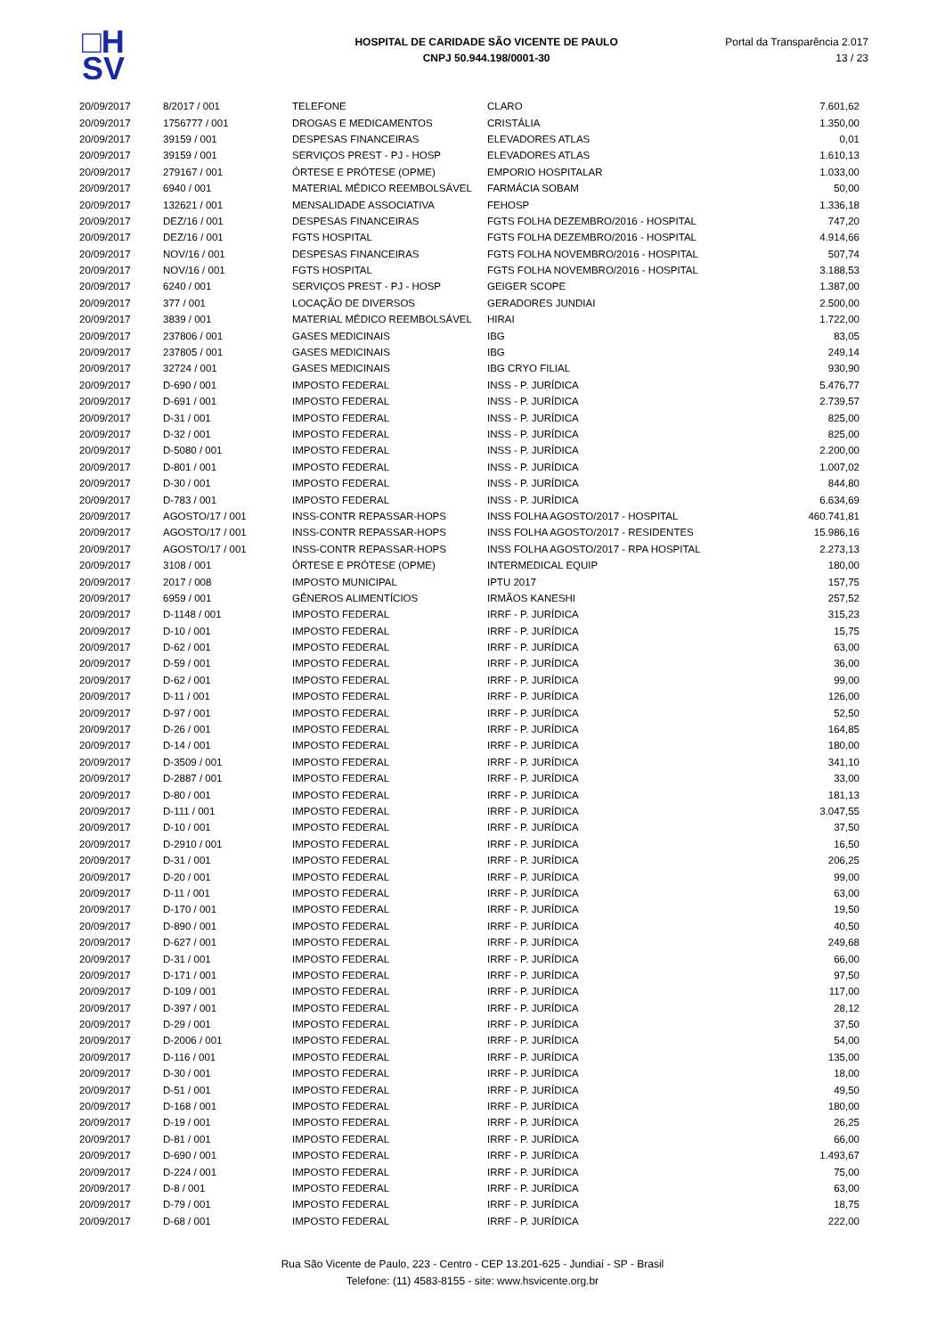□H
SV
HOSPITAL DE CARIDADE SÃO VICENTE DE PAULO
CNPJ 50.944.198/0001-30
Portal da Transparência 2.017
13 / 23
| 20/09/2017 | 8/2017 / 001 | TELEFONE | CLARO | 7.601,62 |
| 20/09/2017 | 1756777 / 001 | DROGAS E MEDICAMENTOS | CRISTÁLIA | 1.350,00 |
| 20/09/2017 | 39159 / 001 | DESPESAS FINANCEIRAS | ELEVADORES ATLAS | 0,01 |
| 20/09/2017 | 39159 / 001 | SERVIÇOS PREST - PJ - HOSP | ELEVADORES ATLAS | 1.610,13 |
| 20/09/2017 | 279167 / 001 | ÓRTESE E PRÓTESE (OPME) | EMPORIO HOSPITALAR | 1.033,00 |
| 20/09/2017 | 6940 / 001 | MATERIAL MÉDICO REEMBOLSÁVEL | FARMÁCIA SOBAM | 50,00 |
| 20/09/2017 | 132621 / 001 | MENSALIDADE ASSOCIATIVA | FEHOSP | 1.336,18 |
| 20/09/2017 | DEZ/16 / 001 | DESPESAS FINANCEIRAS | FGTS FOLHA DEZEMBRO/2016 - HOSPITAL | 747,20 |
| 20/09/2017 | DEZ/16 / 001 | FGTS HOSPITAL | FGTS FOLHA DEZEMBRO/2016 - HOSPITAL | 4.914,66 |
| 20/09/2017 | NOV/16 / 001 | DESPESAS FINANCEIRAS | FGTS FOLHA NOVEMBRO/2016 - HOSPITAL | 507,74 |
| 20/09/2017 | NOV/16 / 001 | FGTS HOSPITAL | FGTS FOLHA NOVEMBRO/2016 - HOSPITAL | 3.188,53 |
| 20/09/2017 | 6240 / 001 | SERVIÇOS PREST - PJ - HOSP | GEIGER SCOPE | 1.387,00 |
| 20/09/2017 | 377 / 001 | LOCAÇÃO DE DIVERSOS | GERADORES JUNDIAI | 2.500,00 |
| 20/09/2017 | 3839 / 001 | MATERIAL MÉDICO REEMBOLSÁVEL | HIRAI | 1.722,00 |
| 20/09/2017 | 237806 / 001 | GASES MEDICINAIS | IBG | 83,05 |
| 20/09/2017 | 237805 / 001 | GASES MEDICINAIS | IBG | 249,14 |
| 20/09/2017 | 32724 / 001 | GASES MEDICINAIS | IBG CRYO FILIAL | 930,90 |
| 20/09/2017 | D-690 / 001 | IMPOSTO FEDERAL | INSS - P. JURÍDICA | 5.476,77 |
| 20/09/2017 | D-691 / 001 | IMPOSTO FEDERAL | INSS - P. JURÍDICA | 2.739,57 |
| 20/09/2017 | D-31 / 001 | IMPOSTO FEDERAL | INSS - P. JURÍDICA | 825,00 |
| 20/09/2017 | D-32 / 001 | IMPOSTO FEDERAL | INSS - P. JURÍDICA | 825,00 |
| 20/09/2017 | D-5080 / 001 | IMPOSTO FEDERAL | INSS - P. JURÍDICA | 2.200,00 |
| 20/09/2017 | D-801 / 001 | IMPOSTO FEDERAL | INSS - P. JURÍDICA | 1.007,02 |
| 20/09/2017 | D-30 / 001 | IMPOSTO FEDERAL | INSS - P. JURÍDICA | 844,80 |
| 20/09/2017 | D-783 / 001 | IMPOSTO FEDERAL | INSS - P. JURÍDICA | 6.634,69 |
| 20/09/2017 | AGOSTO/17 / 001 | INSS-CONTR REPASSAR-HOPS | INSS FOLHA AGOSTO/2017 - HOSPITAL | 460.741,81 |
| 20/09/2017 | AGOSTO/17 / 001 | INSS-CONTR REPASSAR-HOPS | INSS FOLHA AGOSTO/2017 - RESIDENTES | 15.986,16 |
| 20/09/2017 | AGOSTO/17 / 001 | INSS-CONTR REPASSAR-HOPS | INSS FOLHA AGOSTO/2017 - RPA HOSPITAL | 2.273,13 |
| 20/09/2017 | 3108 / 001 | ÓRTESE E PRÓTESE (OPME) | INTERMEDICAL EQUIP | 180,00 |
| 20/09/2017 | 2017 / 008 | IMPOSTO MUNICIPAL | IPTU 2017 | 157,75 |
| 20/09/2017 | 6959 / 001 | GÊNEROS ALIMENTÍCIOS | IRMÃOS KANESHI | 257,52 |
| 20/09/2017 | D-1148 / 001 | IMPOSTO FEDERAL | IRRF - P. JURÍDICA | 315,23 |
| 20/09/2017 | D-10 / 001 | IMPOSTO FEDERAL | IRRF - P. JURÍDICA | 15,75 |
| 20/09/2017 | D-62 / 001 | IMPOSTO FEDERAL | IRRF - P. JURÍDICA | 63,00 |
| 20/09/2017 | D-59 / 001 | IMPOSTO FEDERAL | IRRF - P. JURÍDICA | 36,00 |
| 20/09/2017 | D-62 / 001 | IMPOSTO FEDERAL | IRRF - P. JURÍDICA | 99,00 |
| 20/09/2017 | D-11 / 001 | IMPOSTO FEDERAL | IRRF - P. JURÍDICA | 126,00 |
| 20/09/2017 | D-97 / 001 | IMPOSTO FEDERAL | IRRF - P. JURÍDICA | 52,50 |
| 20/09/2017 | D-26 / 001 | IMPOSTO FEDERAL | IRRF - P. JURÍDICA | 164,85 |
| 20/09/2017 | D-14 / 001 | IMPOSTO FEDERAL | IRRF - P. JURÍDICA | 180,00 |
| 20/09/2017 | D-3509 / 001 | IMPOSTO FEDERAL | IRRF - P. JURÍDICA | 341,10 |
| 20/09/2017 | D-2887 / 001 | IMPOSTO FEDERAL | IRRF - P. JURÍDICA | 33,00 |
| 20/09/2017 | D-80 / 001 | IMPOSTO FEDERAL | IRRF - P. JURÍDICA | 181,13 |
| 20/09/2017 | D-111 / 001 | IMPOSTO FEDERAL | IRRF - P. JURÍDICA | 3.047,55 |
| 20/09/2017 | D-10 / 001 | IMPOSTO FEDERAL | IRRF - P. JURÍDICA | 37,50 |
| 20/09/2017 | D-2910 / 001 | IMPOSTO FEDERAL | IRRF - P. JURÍDICA | 16,50 |
| 20/09/2017 | D-31 / 001 | IMPOSTO FEDERAL | IRRF - P. JURÍDICA | 206,25 |
| 20/09/2017 | D-20 / 001 | IMPOSTO FEDERAL | IRRF - P. JURÍDICA | 99,00 |
| 20/09/2017 | D-11 / 001 | IMPOSTO FEDERAL | IRRF - P. JURÍDICA | 63,00 |
| 20/09/2017 | D-170 / 001 | IMPOSTO FEDERAL | IRRF - P. JURÍDICA | 19,50 |
| 20/09/2017 | D-890 / 001 | IMPOSTO FEDERAL | IRRF - P. JURÍDICA | 40,50 |
| 20/09/2017 | D-627 / 001 | IMPOSTO FEDERAL | IRRF - P. JURÍDICA | 249,68 |
| 20/09/2017 | D-31 / 001 | IMPOSTO FEDERAL | IRRF - P. JURÍDICA | 66,00 |
| 20/09/2017 | D-171 / 001 | IMPOSTO FEDERAL | IRRF - P. JURÍDICA | 97,50 |
| 20/09/2017 | D-109 / 001 | IMPOSTO FEDERAL | IRRF - P. JURÍDICA | 117,00 |
| 20/09/2017 | D-397 / 001 | IMPOSTO FEDERAL | IRRF - P. JURÍDICA | 28,12 |
| 20/09/2017 | D-29 / 001 | IMPOSTO FEDERAL | IRRF - P. JURÍDICA | 37,50 |
| 20/09/2017 | D-2006 / 001 | IMPOSTO FEDERAL | IRRF - P. JURÍDICA | 54,00 |
| 20/09/2017 | D-116 / 001 | IMPOSTO FEDERAL | IRRF - P. JURÍDICA | 135,00 |
| 20/09/2017 | D-30 / 001 | IMPOSTO FEDERAL | IRRF - P. JURÍDICA | 18,00 |
| 20/09/2017 | D-51 / 001 | IMPOSTO FEDERAL | IRRF - P. JURÍDICA | 49,50 |
| 20/09/2017 | D-168 / 001 | IMPOSTO FEDERAL | IRRF - P. JURÍDICA | 180,00 |
| 20/09/2017 | D-19 / 001 | IMPOSTO FEDERAL | IRRF - P. JURÍDICA | 26,25 |
| 20/09/2017 | D-81 / 001 | IMPOSTO FEDERAL | IRRF - P. JURÍDICA | 66,00 |
| 20/09/2017 | D-690 / 001 | IMPOSTO FEDERAL | IRRF - P. JURÍDICA | 1.493,67 |
| 20/09/2017 | D-224 / 001 | IMPOSTO FEDERAL | IRRF - P. JURÍDICA | 75,00 |
| 20/09/2017 | D-8 / 001 | IMPOSTO FEDERAL | IRRF - P. JURÍDICA | 63,00 |
| 20/09/2017 | D-79 / 001 | IMPOSTO FEDERAL | IRRF - P. JURÍDICA | 18,75 |
| 20/09/2017 | D-68 / 001 | IMPOSTO FEDERAL | IRRF - P. JURÍDICA | 222,00 |
Rua São Vicente de Paulo, 223 - Centro - CEP 13.201-625 - Jundiaí - SP - Brasil
Telefone: (11) 4583-8155 - site: www.hsvicente.org.br